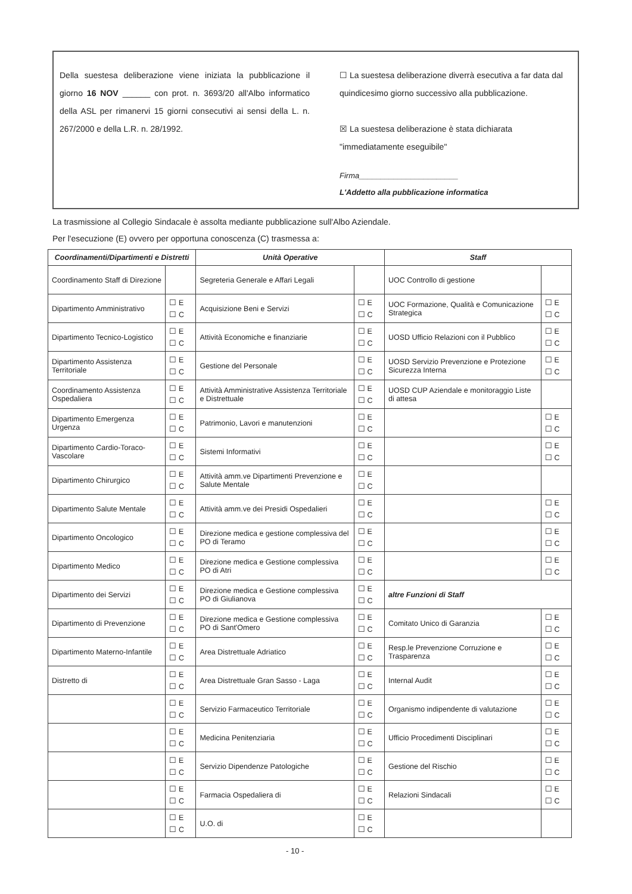Della suestesa deliberazione viene iniziata la pubblicazione il giorno 16 NOV ______ con prot. n. 3693/20 all'Albo informatico della ASL per rimanervi 15 giorni consecutivi ai sensi della L. n. 267/2000 e della L.R. n. 28/1992.
☐ La suestesa deliberazione diverrà esecutiva a far data dal quindicesimo giorno successivo alla pubblicazione.
☒ La suestesa deliberazione è stata dichiarata "immediatamente eseguibile"
Firma_______________________
L'Addetto alla pubblicazione informatica
La trasmissione al Collegio Sindacale è assolta mediante pubblicazione sull'Albo Aziendale.
Per l'esecuzione (E) ovvero per opportuna conoscenza (C) trasmessa a:
| Coordinamenti/Dipartimenti e Distretti | | Unità Operative | | Staff | |
| --- | --- | --- | --- | --- | --- |
| Coordinamento Staff di Direzione | | Segreteria Generale e Affari Legali | | UOC Controllo di gestione | |
| Dipartimento Amministrativo | ☐ E ☐ C | Acquisizione Beni e Servizi | ☐ E ☐ C | UOC Formazione, Qualità e Comunicazione Strategica | ☐ E ☐ C |
| Dipartimento Tecnico-Logistico | ☐ E ☐ C | Attività Economiche e finanziarie | ☐ E ☐ C | UOSD Ufficio Relazioni con il Pubblico | ☐ E ☐ C |
| Dipartimento Assistenza Territoriale | ☐ E ☐ C | Gestione del Personale | ☐ E ☐ C | UOSD Servizio Prevenzione e Protezione Sicurezza Interna | ☐ E ☐ C |
| Coordinamento Assistenza Ospedaliera | ☐ E ☐ C | Attività Amministrative Assistenza Territoriale e Distrettuale | ☐ E ☐ C | UOSD CUP Aziendale e monitoraggio Liste di attesa | |
| Dipartimento Emergenza Urgenza | ☐ E ☐ C | Patrimonio, Lavori e manutenzioni | ☐ E ☐ C | | ☐ E ☐ C |
| Dipartimento Cardio-Toraco-Vascolare | ☐ E ☐ C | Sistemi Informativi | ☐ E ☐ C | | ☐ E ☐ C |
| Dipartimento Chirurgico | ☐ E ☐ C | Attività amm.ve Dipartimenti Prevenzione e Salute Mentale | ☐ E ☐ C | | |
| Dipartimento Salute Mentale | ☐ E ☐ C | Attività amm.ve dei Presidi Ospedalieri | ☐ E ☐ C | | ☐ E ☐ C |
| Dipartimento Oncologico | ☐ E ☐ C | Direzione medica e gestione complessiva del PO di Teramo | ☐ E ☐ C | | ☐ E ☐ C |
| Dipartimento Medico | ☐ E ☐ C | Direzione medica e Gestione complessiva PO di Atri | ☐ E ☐ C | | ☐ E ☐ C |
| Dipartimento dei Servizi | ☐ E ☐ C | Direzione medica e Gestione complessiva PO di Giulianova | ☐ E ☐ C | altre Funzioni di Staff | |
| Dipartimento di Prevenzione | ☐ E ☐ C | Direzione medica e Gestione complessiva PO di Sant'Omero | ☐ E ☐ C | Comitato Unico di Garanzia | ☐ E ☐ C |
| Dipartimento Materno-Infantile | ☐ E ☐ C | Area Distrettuale Adriatico | ☐ E ☐ C | Resp.le Prevenzione Corruzione e Trasparenza | ☐ E ☐ C |
| Distretto di | ☐ E ☐ C | Area Distrettuale Gran Sasso - Laga | ☐ E ☐ C | Internal Audit | ☐ E ☐ C |
| | ☐ E ☐ C | Servizio Farmaceutico Territoriale | ☐ E ☐ C | Organismo indipendente di valutazione | ☐ E ☐ C |
| | ☐ E ☐ C | Medicina Penitenziaria | ☐ E ☐ C | Ufficio Procedimenti Disciplinari | ☐ E ☐ C |
| | ☐ E ☐ C | Servizio Dipendenze Patologiche | ☐ E ☐ C | Gestione del Rischio | ☐ E ☐ C |
| | ☐ E ☐ C | Farmacia Ospedaliera di | ☐ E ☐ C | Relazioni Sindacali | ☐ E ☐ C |
| | ☐ E ☐ C | U.O. di | ☐ E ☐ C | | |
- 10 -